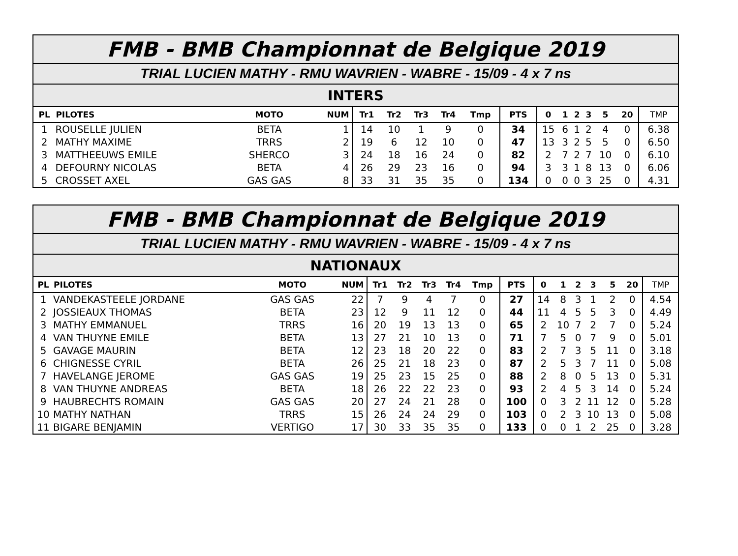| FMB - BMB Championnat de Belgique 2019 | | | | | | | | | | | | | | | | |
| TRIAL LUCIEN MATHY - RMU WAVRIEN - WABRE - 15/09 - 4 x 7 ns | | | | | | | | | | | | | | | | |
| INTERS | | | | | | | | | | | | | | | | |
| PL | PILOTES | MOTO | NUM | Tr1 | Tr2 | Tr3 | Tr4 | Tmp | PTS | 0 | 1 | 2 | 3 | 5 | 20 | TMP |
| 1 | ROUSELLE JULIEN | BETA | 1 | 14 | 10 | 1 | 9 | 0 | 34 | 15 | 6 | 1 | 2 | 4 | 0 | 6.38 |
| 2 | MATHY MAXIME | TRRS | 2 | 19 | 6 | 12 | 10 | 0 | 47 | 13 | 3 | 2 | 5 | 5 | 0 | 6.50 |
| 3 | MATTHEEUWS EMILE | SHERCO | 3 | 24 | 18 | 16 | 24 | 0 | 82 | 2 | 7 | 2 | 7 | 10 | 0 | 6.10 |
| 4 | DEFOURNY NICOLAS | BETA | 4 | 26 | 29 | 23 | 16 | 0 | 94 | 3 | 3 | 1 | 8 | 13 | 0 | 6.06 |
| 5 | CROSSET AXEL | GAS GAS | 8 | 33 | 31 | 35 | 35 | 0 | 134 | 0 | 0 | 0 | 3 | 25 | 0 | 4.31 |
| FMB - BMB Championnat de Belgique 2019 | | | | | | | | | | | | | | | | |
| TRIAL LUCIEN MATHY - RMU WAVRIEN - WABRE - 15/09 - 4 x 7 ns | | | | | | | | | | | | | | | | |
| NATIONAUX | | | | | | | | | | | | | | | | |
| PL | PILOTES | MOTO | NUM | Tr1 | Tr2 | Tr3 | Tr4 | Tmp | PTS | 0 | 1 | 2 | 3 | 5 | 20 | TMP |
| 1 | VANDEKASTEELE JORDANE | GAS GAS | 22 | 7 | 9 | 4 | 7 | 0 | 27 | 14 | 8 | 3 | 1 | 2 | 0 | 4.54 |
| 2 | JOSSIEAUX THOMAS | BETA | 23 | 12 | 9 | 11 | 12 | 0 | 44 | 11 | 4 | 5 | 5 | 3 | 0 | 4.49 |
| 3 | MATHY EMMANUEL | TRRS | 16 | 20 | 19 | 13 | 13 | 0 | 65 | 2 | 10 | 7 | 2 | 7 | 0 | 5.24 |
| 4 | VAN THUYNE EMILE | BETA | 13 | 27 | 21 | 10 | 13 | 0 | 71 | 7 | 5 | 0 | 7 | 9 | 0 | 5.01 |
| 5 | GAVAGE MAURIN | BETA | 12 | 23 | 18 | 20 | 22 | 0 | 83 | 2 | 7 | 3 | 5 | 11 | 0 | 3.18 |
| 6 | CHIGNESSE CYRIL | BETA | 26 | 25 | 21 | 18 | 23 | 0 | 87 | 2 | 5 | 3 | 7 | 11 | 0 | 5.08 |
| 7 | HAVELANGE JEROME | GAS GAS | 19 | 25 | 23 | 15 | 25 | 0 | 88 | 2 | 8 | 0 | 5 | 13 | 0 | 5.31 |
| 8 | VAN THUYNE ANDREAS | BETA | 18 | 26 | 22 | 22 | 23 | 0 | 93 | 2 | 4 | 5 | 3 | 14 | 0 | 5.24 |
| 9 | HAUBRECHTS ROMAIN | GAS GAS | 20 | 27 | 24 | 21 | 28 | 0 | 100 | 0 | 3 | 2 | 11 | 12 | 0 | 5.28 |
| 10 | MATHY NATHAN | TRRS | 15 | 26 | 24 | 24 | 29 | 0 | 103 | 0 | 2 | 3 | 10 | 13 | 0 | 5.08 |
| 11 | BIGARE BENJAMIN | VERTIGO | 17 | 30 | 33 | 35 | 35 | 0 | 133 | 0 | 0 | 1 | 2 | 25 | 0 | 3.28 |